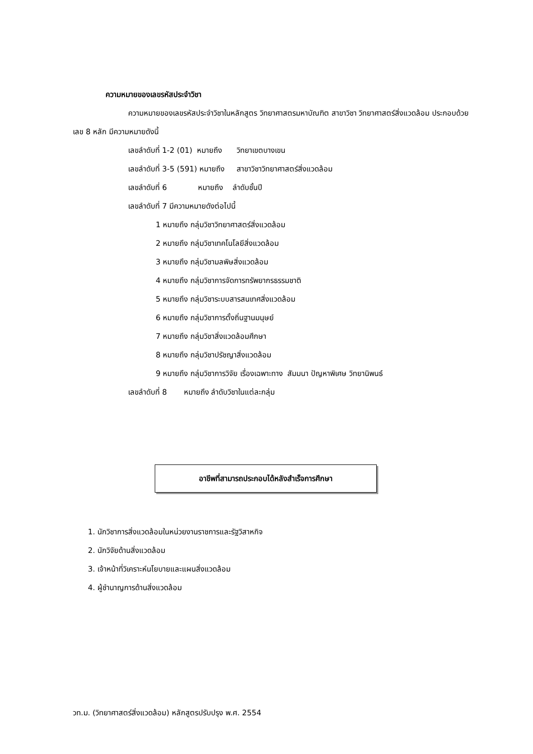ความหมายของเลขรหัสประจำวิชา
ความหมายของเลขรหัสประจำวิชาในหลักสูตร วิทยาศาสตรมหาบัณฑิต สาขาวิชา วิทยาศาสตร์สิ่งแวดล้อม ประกอบด้วยเลข 8 หลัก มีความหมายดังนี้
เลขลำดับที่ 1-2 (01) หมายถึง วิทยาเขตบางเขน
เลขลำดับที่ 3-5 (591) หมายถึง สาขาวิชาวิทยาศาสตร์สิ่งแวดล้อม
เลขลำดับที่ 6 หมายถึง ลำดับชั้นปี
เลขลำดับที่ 7 มีความหมายดังต่อไปนี้
1 หมายถึง กลุ่มวิชาวิทยาศาสตร์สิ่งแวดล้อม
2 หมายถึง กลุ่มวิชาเทคโนโลยีสิ่งแวดล้อม
3 หมายถึง กลุ่มวิชามลพิษสิ่งแวดล้อม
4 หมายถึง กลุ่มวิชาการจัดการทรัพยากรธรรมชาติ
5 หมายถึง กลุ่มวิชาระบบสารสนเทศสิ่งแวดล้อม
6 หมายถึง กลุ่มวิชาการตั้งถิ่นฐานมนุษย์
7 หมายถึง กลุ่มวิชาสิ่งแวดล้อมศึกษา
8 หมายถึง กลุ่มวิชาปรัชญาสิ่งแวดล้อม
9 หมายถึง กลุ่มวิชาการวิจัย เรื่องเฉพาะทาง สัมมนา ปัญหาพิเศษ วิทยานิพนธ์
เลขลำดับที่ 8 หมายถึง ลำดับวิชาในแต่ละกลุ่ม
อาชีพที่สามารถประกอบได้หลังสำเร็จการศึกษา
1. นักวิชาการสิ่งแวดล้อมในหน่วยงานราชการและรัฐวิสาหกิจ
2. นักวิจัยด้านสิ่งแวดล้อม
3. เจ้าหน้าที่วิเคราะห์นโยบายและแผนสิ่งแวดล้อม
4. ผู้ชำนาญการด้านสิ่งแวดล้อม
วท.ม. (วิทยาศาสตร์สิ่งแวดล้อม) หลักสูตรปรับปรุง พ.ศ. 2554